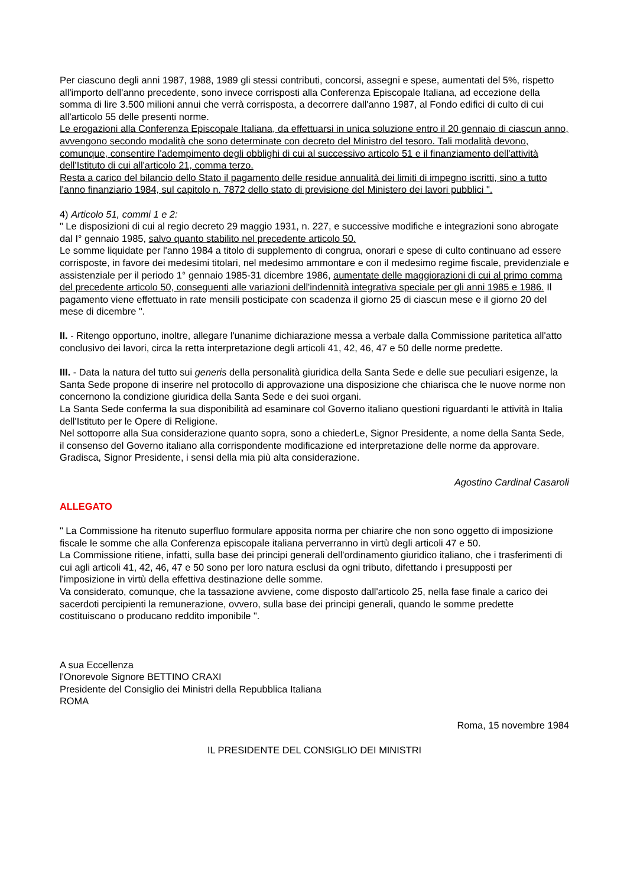Per ciascuno degli anni 1987, 1988, 1989 gli stessi contributi, concorsi, assegni e spese, aumentati del 5%, rispetto all'importo dell'anno precedente, sono invece corrisposti alla Conferenza Episcopale Italiana, ad eccezione della somma di lire 3.500 milioni annui che verrà corrisposta, a decorrere dall'anno 1987, al Fondo edifici di culto di cui all'articolo 55 delle presenti norme.
Le erogazioni alla Conferenza Episcopale Italiana, da effettuarsi in unica soluzione entro il 20 gennaio di ciascun anno, avvengono secondo modalità che sono determinate con decreto del Ministro del tesoro. Tali modalità devono, comunque, consentire l'adempimento degli obblighi di cui al successivo articolo 51 e il finanziamento dell'attività dell'Istituto di cui all'articolo 21, comma terzo.
Resta a carico del bilancio dello Stato il pagamento delle residue annualità dei limiti di impegno iscritti, sino a tutto l'anno finanziario 1984, sul capitolo n. 7872 dello stato di previsione del Ministero dei lavori pubblici ".
4) Articolo 51, commi 1 e 2:
" Le disposizioni di cui al regio decreto 29 maggio 1931, n. 227, e successive modifiche e integrazioni sono abrogate dal I° gennaio 1985, salvo quanto stabilito nel precedente articolo 50.
Le somme liquidate per l'anno 1984 a titolo di supplemento di congrua, onorari e spese di culto continuano ad essere corrisposte, in favore dei medesimi titolari, nel medesimo ammontare e con il medesimo regime fiscale, previdenziale e assistenziale per il periodo 1° gennaio 1985-31 dicembre 1986, aumentate delle maggiorazioni di cui al primo comma del precedente articolo 50, conseguenti alle variazioni dell'indennità integrativa speciale per gli anni 1985 e 1986. Il pagamento viene effettuato in rate mensili posticipate con scadenza il giorno 25 di ciascun mese e il giorno 20 del mese di dicembre ".
II. - Ritengo opportuno, inoltre, allegare l'unanime dichiarazione messa a verbale dalla Commissione paritetica all'atto conclusivo dei lavori, circa la retta interpretazione degli articoli 41, 42, 46, 47 e 50 delle norme predette.
III. - Data la natura del tutto sui generis della personalità giuridica della Santa Sede e delle sue peculiari esigenze, la Santa Sede propone di inserire nel protocollo di approvazione una disposizione che chiarisca che le nuove norme non concernono la condizione giuridica della Santa Sede e dei suoi organi.
La Santa Sede conferma la sua disponibilità ad esaminare col Governo italiano questioni riguardanti le attività in Italia dell'Istituto per le Opere di Religione.
Nel sottoporre alla Sua considerazione quanto sopra, sono a chiederLe, Signor Presidente, a nome della Santa Sede, il consenso del Governo italiano alla corrispondente modificazione ed interpretazione delle norme da approvare.
Gradisca, Signor Presidente, i sensi della mia più alta considerazione.
Agostino Cardinal Casaroli
ALLEGATO
" La Commissione ha ritenuto superfluo formulare apposita norma per chiarire che non sono oggetto di imposizione fiscale le somme che alla Conferenza episcopale italiana perverranno in virtù degli articoli 47 e 50.
La Commissione ritiene, infatti, sulla base dei principi generali dell'ordinamento giuridico italiano, che i trasferimenti di cui agli articoli 41, 42, 46, 47 e 50 sono per loro natura esclusi da ogni tributo, difettando i presupposti per l'imposizione in virtù della effettiva destinazione delle somme.
Va considerato, comunque, che la tassazione avviene, come disposto dall'articolo 25, nella fase finale a carico dei sacerdoti percipienti la remunerazione, ovvero, sulla base dei principi generali, quando le somme predette costituiscano o producano reddito imponibile ".
A sua Eccellenza
l'Onorevole Signore BETTINO CRAXI
Presidente del Consiglio dei Ministri della Repubblica Italiana
ROMA
Roma, 15 novembre 1984
IL PRESIDENTE DEL CONSIGLIO DEI MINISTRI